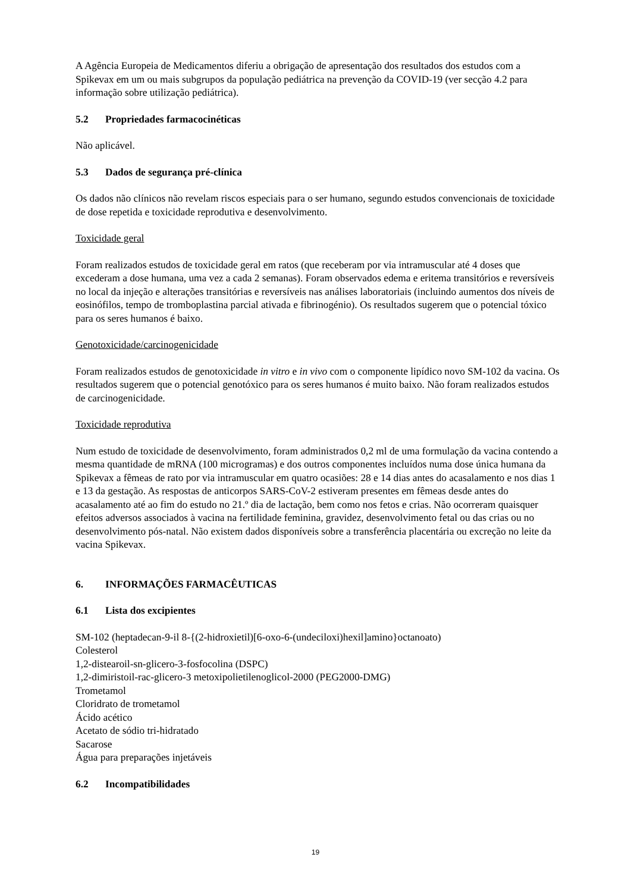A Agência Europeia de Medicamentos diferiu a obrigação de apresentação dos resultados dos estudos com a Spikevax em um ou mais subgrupos da população pediátrica na prevenção da COVID-19 (ver secção 4.2 para informação sobre utilização pediátrica).
5.2 Propriedades farmacocinéticas
Não aplicável.
5.3 Dados de segurança pré-clínica
Os dados não clínicos não revelam riscos especiais para o ser humano, segundo estudos convencionais de toxicidade de dose repetida e toxicidade reprodutiva e desenvolvimento.
Toxicidade geral
Foram realizados estudos de toxicidade geral em ratos (que receberam por via intramuscular até 4 doses que excederam a dose humana, uma vez a cada 2 semanas). Foram observados edema e eritema transitórios e reversíveis no local da injeção e alterações transitórias e reversíveis nas análises laboratoriais (incluindo aumentos dos níveis de eosinófilos, tempo de tromboplastina parcial ativada e fibrinogénio). Os resultados sugerem que o potencial tóxico para os seres humanos é baixo.
Genotoxicidade/carcinogenicidade
Foram realizados estudos de genotoxicidade in vitro e in vivo com o componente lipídico novo SM-102 da vacina. Os resultados sugerem que o potencial genotóxico para os seres humanos é muito baixo. Não foram realizados estudos de carcinogenicidade.
Toxicidade reprodutiva
Num estudo de toxicidade de desenvolvimento, foram administrados 0,2 ml de uma formulação da vacina contendo a mesma quantidade de mRNA (100 microgramas) e dos outros componentes incluídos numa dose única humana da Spikevax a fêmeas de rato por via intramuscular em quatro ocasiões: 28 e 14 dias antes do acasalamento e nos dias 1 e 13 da gestação. As respostas de anticorpos SARS-CoV-2 estiveram presentes em fêmeas desde antes do acasalamento até ao fim do estudo no 21.º dia de lactação, bem como nos fetos e crias. Não ocorreram quaisquer efeitos adversos associados à vacina na fertilidade feminina, gravidez, desenvolvimento fetal ou das crias ou no desenvolvimento pós-natal. Não existem dados disponíveis sobre a transferência placentária ou excreção no leite da vacina Spikevax.
6. INFORMAÇÕES FARMACÊUTICAS
6.1 Lista dos excipientes
SM-102 (heptadecan-9-il 8-{(2-hidroxietil)[6-oxo-6-(undeciloxi)hexil]amino}octanoato)
Colesterol
1,2-distearoil-sn-glicero-3-fosfocolina (DSPC)
1,2-dimiristoil-rac-glicero-3 metoxipolietilenoglicol-2000 (PEG2000-DMG)
Trometamol
Cloridrato de trometamol
Ácido acético
Acetato de sódio tri-hidratado
Sacarose
Água para preparações injetáveis
6.2 Incompatibilidades
19